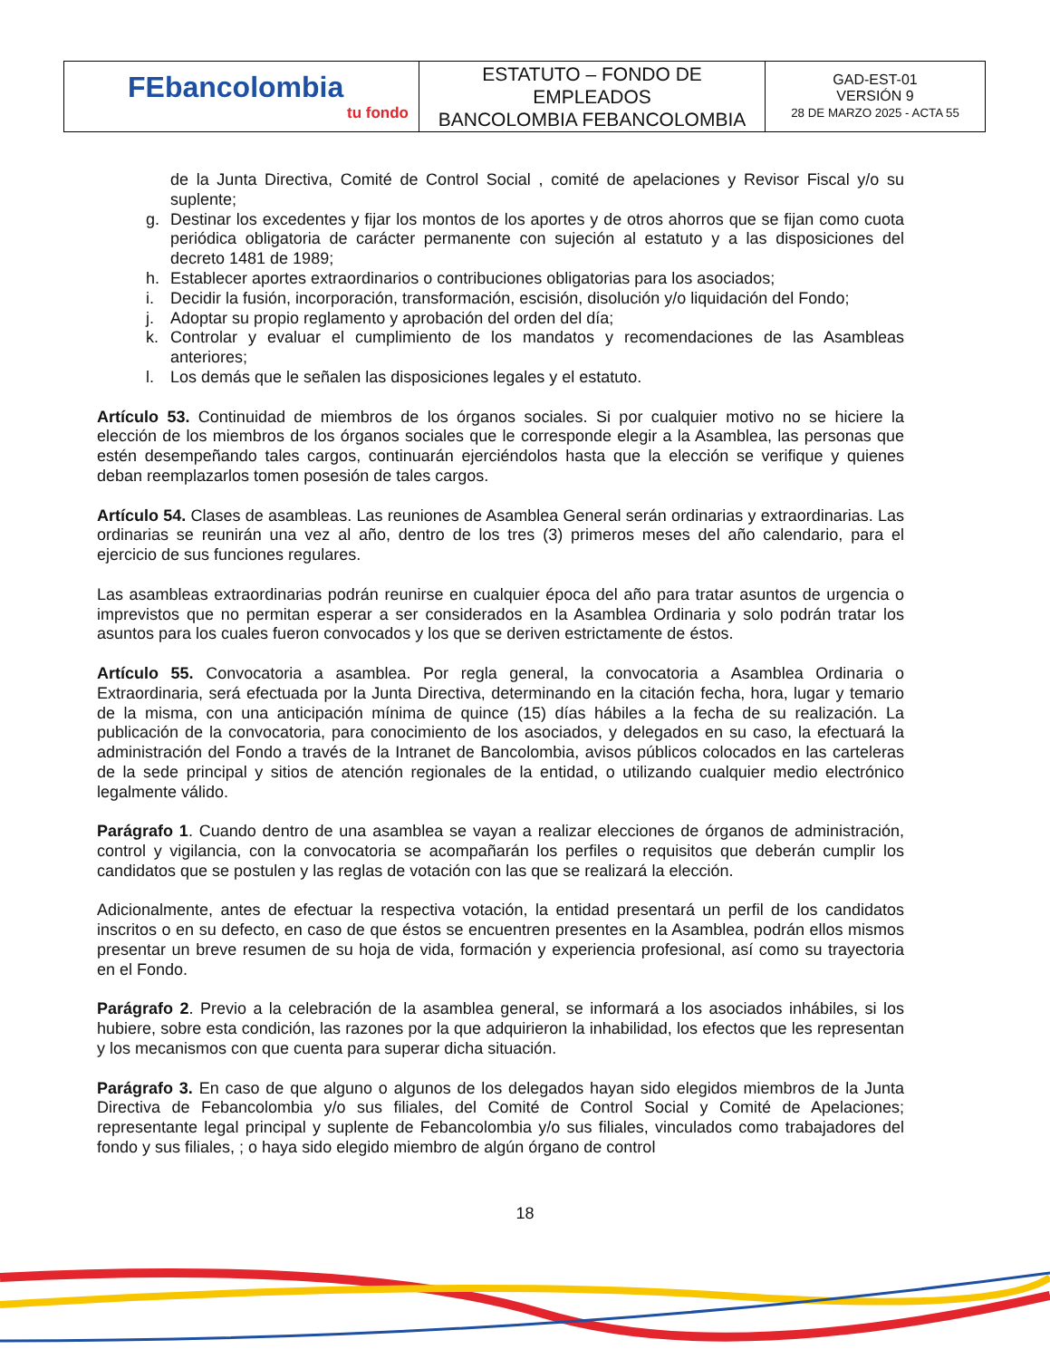| FEbancolombia tu fondo | ESTATUTO – FONDO DE EMPLEADOS BANCOLOMBIA FEBANCOLOMBIA | GAD-EST-01 VERSIÓN 9 28 DE MARZO 2025 - ACTA 55 |
de la Junta Directiva, Comité de Control Social , comité de apelaciones y Revisor Fiscal y/o su suplente;
g. Destinar los excedentes y fijar los montos de los aportes y de otros ahorros que se fijan como cuota periódica obligatoria de carácter permanente con sujeción al estatuto y a las disposiciones del decreto 1481 de 1989;
h. Establecer aportes extraordinarios o contribuciones obligatorias para los asociados;
i. Decidir la fusión, incorporación, transformación, escisión, disolución y/o liquidación del Fondo;
j. Adoptar su propio reglamento y aprobación del orden del día;
k. Controlar y evaluar el cumplimiento de los mandatos y recomendaciones de las Asambleas anteriores;
l. Los demás que le señalen las disposiciones legales y el estatuto.
Artículo 53. Continuidad de miembros de los órganos sociales. Si por cualquier motivo no se hiciere la elección de los miembros de los órganos sociales que le corresponde elegir a la Asamblea, las personas que estén desempeñando tales cargos, continuarán ejerciéndolos hasta que la elección se verifique y quienes deban reemplazarlos tomen posesión de tales cargos.
Artículo 54. Clases de asambleas. Las reuniones de Asamblea General serán ordinarias y extraordinarias. Las ordinarias se reunirán una vez al año, dentro de los tres (3) primeros meses del año calendario, para el ejercicio de sus funciones regulares.
Las asambleas extraordinarias podrán reunirse en cualquier época del año para tratar asuntos de urgencia o imprevistos que no permitan esperar a ser considerados en la Asamblea Ordinaria y solo podrán tratar los asuntos para los cuales fueron convocados y los que se deriven estrictamente de éstos.
Artículo 55. Convocatoria a asamblea. Por regla general, la convocatoria a Asamblea Ordinaria o Extraordinaria, será efectuada por la Junta Directiva, determinando en la citación fecha, hora, lugar y temario de la misma, con una anticipación mínima de quince (15) días hábiles a la fecha de su realización. La publicación de la convocatoria, para conocimiento de los asociados, y delegados en su caso, la efectuará la administración del Fondo a través de la Intranet de Bancolombia, avisos públicos colocados en las carteleras de la sede principal y sitios de atención regionales de la entidad, o utilizando cualquier medio electrónico legalmente válido.
Parágrafo 1. Cuando dentro de una asamblea se vayan a realizar elecciones de órganos de administración, control y vigilancia, con la convocatoria se acompañarán los perfiles o requisitos que deberán cumplir los candidatos que se postulen y las reglas de votación con las que se realizará la elección.
Adicionalmente, antes de efectuar la respectiva votación, la entidad presentará un perfil de los candidatos inscritos o en su defecto, en caso de que éstos se encuentren presentes en la Asamblea, podrán ellos mismos presentar un breve resumen de su hoja de vida, formación y experiencia profesional, así como su trayectoria en el Fondo.
Parágrafo 2. Previo a la celebración de la asamblea general, se informará a los asociados inhábiles, si los hubiere, sobre esta condición, las razones por la que adquirieron la inhabilidad, los efectos que les representan y los mecanismos con que cuenta para superar dicha situación.
Parágrafo 3. En caso de que alguno o algunos de los delegados hayan sido elegidos miembros de la Junta Directiva de Febancolombia y/o sus filiales, del Comité de Control Social y Comité de Apelaciones; representante legal principal y suplente de Febancolombia y/o sus filiales, vinculados como trabajadores del fondo y sus filiales, ; o haya sido elegido miembro de algún órgano de control
18